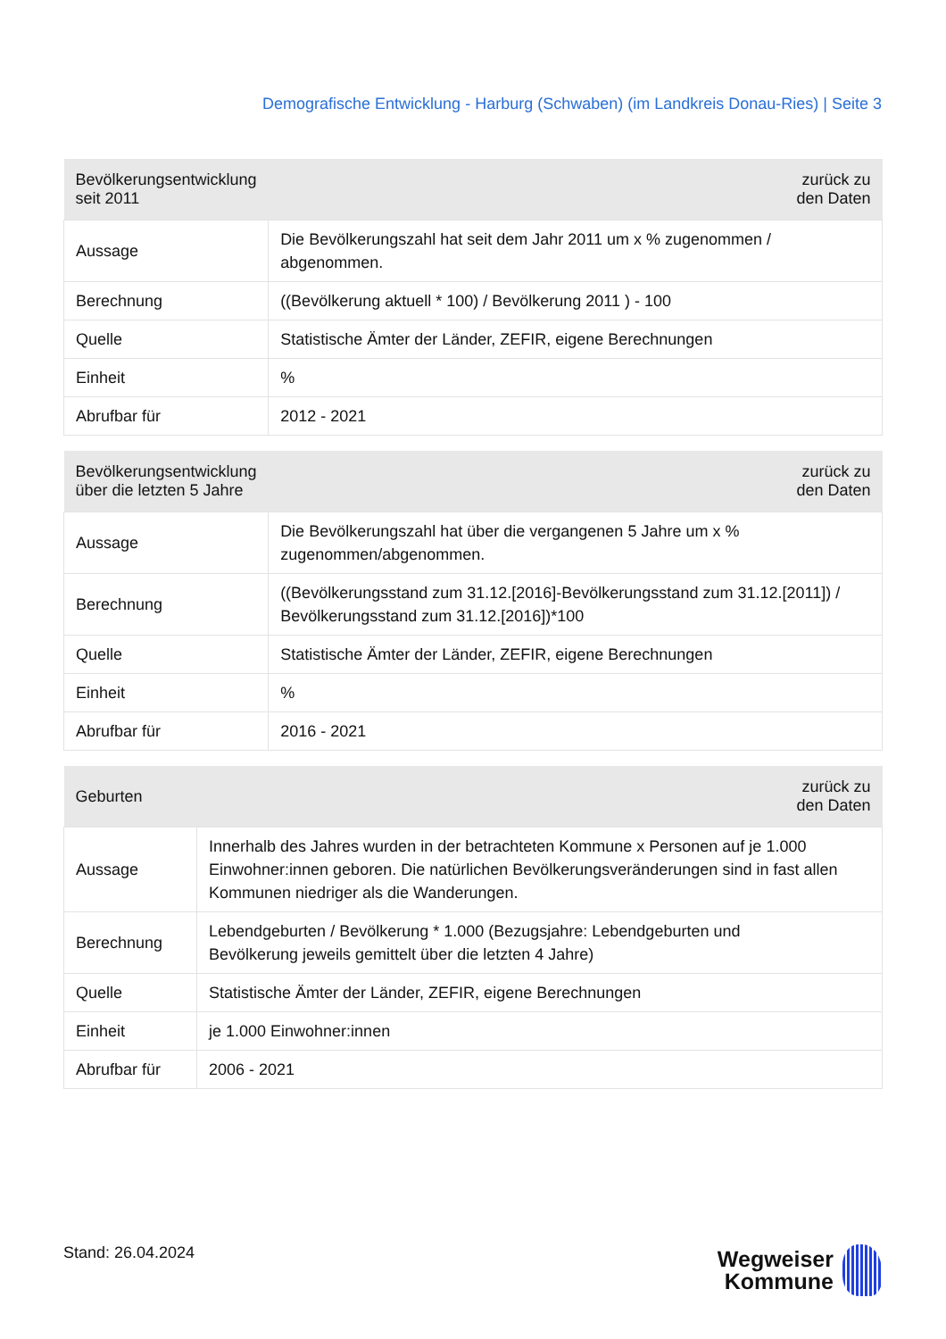Demografische Entwicklung - Harburg (Schwaben) (im Landkreis Donau-Ries) | Seite 3
| Bevölkerungsentwicklung seit 2011 | zurück zu den Daten |
| --- | --- |
| Aussage | Die Bevölkerungszahl hat seit dem Jahr 2011 um x % zugenommen / abgenommen. |
| Berechnung | ((Bevölkerung aktuell * 100) / Bevölkerung 2011 ) - 100 |
| Quelle | Statistische Ämter der Länder, ZEFIR, eigene Berechnungen |
| Einheit | % |
| Abrufbar für | 2012 - 2021 |
| Bevölkerungsentwicklung über die letzten 5 Jahre | zurück zu den Daten |
| --- | --- |
| Aussage | Die Bevölkerungszahl hat über die vergangenen 5 Jahre um x % zugenommen/abgenommen. |
| Berechnung | ((Bevölkerungsstand zum 31.12.[2016]-Bevölkerungsstand zum 31.12.[2011]) / Bevölkerungsstand zum 31.12.[2016])*100 |
| Quelle | Statistische Ämter der Länder, ZEFIR, eigene Berechnungen |
| Einheit | % |
| Abrufbar für | 2016 - 2021 |
| Geburten | zurück zu den Daten |
| --- | --- |
| Aussage | Innerhalb des Jahres wurden in der betrachteten Kommune x Personen auf je 1.000 Einwohner:innen geboren. Die natürlichen Bevölkerungsveränderungen sind in fast allen Kommunen niedriger als die Wanderungen. |
| Berechnung | Lebendgeburten / Bevölkerung * 1.000 (Bezugsjahre: Lebendgeburten und Bevölkerung jeweils gemittelt über die letzten 4 Jahre) |
| Quelle | Statistische Ämter der Länder, ZEFIR, eigene Berechnungen |
| Einheit | je 1.000 Einwohner:innen |
| Abrufbar für | 2006 - 2021 |
Stand: 26.04.2024
Wegweiser
Kommune